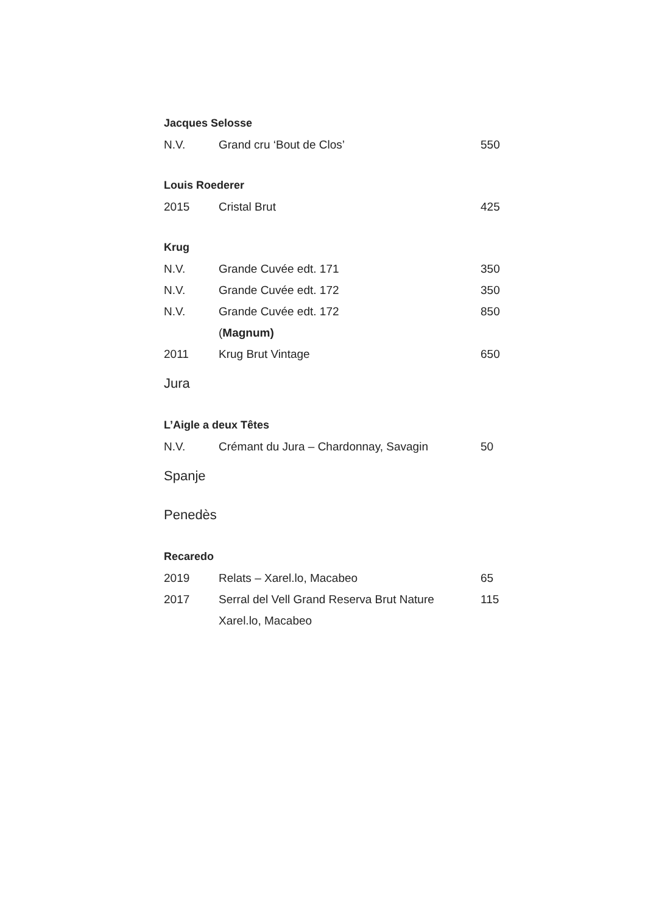Jacques Selosse
| N.V. | Grand cru ‘Bout de Clos’ | 550 |
Louis Roederer
| 2015 | Cristal Brut | 425 |
Krug
| N.V. | Grande Cuvée edt. 171 | 350 |
| N.V. | Grande Cuvée edt. 172 | 350 |
| N.V. | Grande Cuvée edt. 172 | 850 |
| | ( Magnum) | |
| 2011 | Krug Brut Vintage | 650 |
Jura
L’Aigle a deux Têtes
| N.V. | Crémant du Jura – Chardonnay, Savagin | 50 |
Spanje
Penedès
Recaredo
| 2019 | Relats – Xarel.lo, Macabeo | 65 |
| 2017 | Serral del Vell Grand Reserva Brut Nature | 115 |
| | Xarel.lo, Macabeo | |